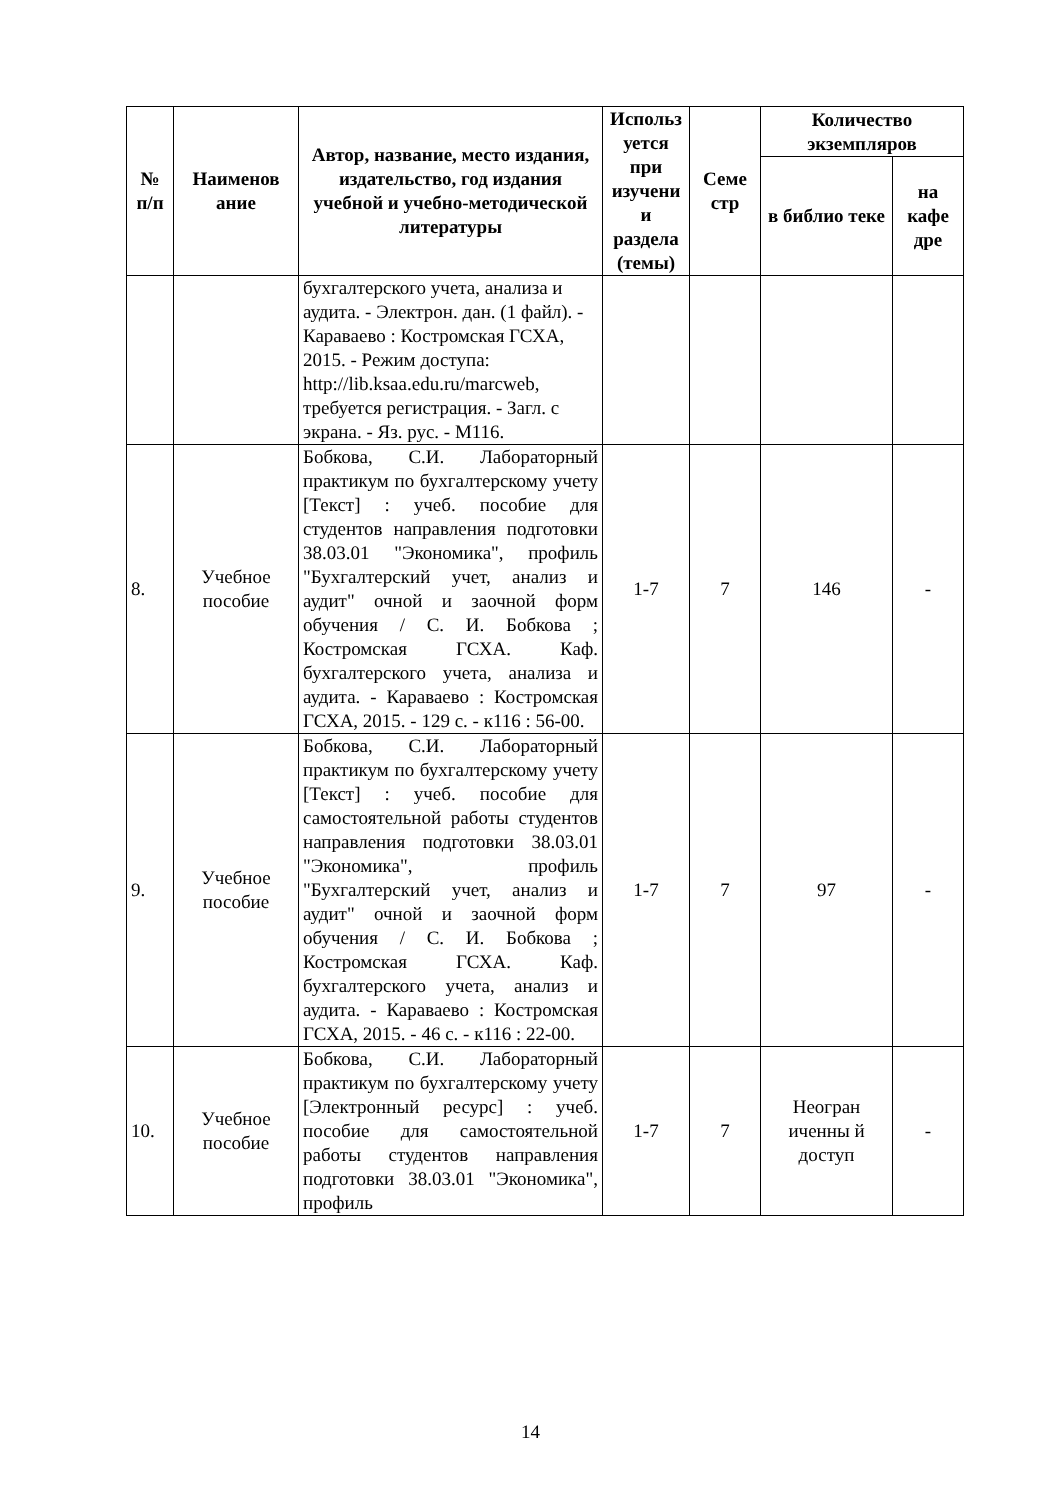| № п/п | Наименов ание | Автор, название, место издания, издательство, год издания учебной и учебно-методической литературы | Использ уется при изучени и раздела (темы) | Семе стр | Количество экземпляров | |
| --- | --- | --- | --- | --- | --- | --- |
| | | | | | в библио теке | на кафе дре |
| | | бухгалтерского учета, анализа и аудита. - Электрон. дан. (1 файл). - Караваево : Костромская ГСХА, 2015. - Режим доступа: http://lib.ksaa.edu.ru/marcweb, требуется регистрация. - Загл. с экрана. - Яз. рус. - М116. | | | | |
| 8. | Учебное пособие | Бобкова, С.И. Лабораторный практикум по бухгалтерскому учету [Текст] : учеб. пособие для студентов направления подготовки 38.03.01 "Экономика", профиль "Бухгалтерский учет, анализ и аудит" очной и заочной форм обучения / С. И. Бобкова ; Костромская ГСХА. Каф. бухгалтерского учета, анализа и аудита. - Караваево : Костромская ГСХА, 2015. - 129 с. - к116 : 56-00. | 1-7 | 7 | 146 | - |
| 9. | Учебное пособие | Бобкова, С.И. Лабораторный практикум по бухгалтерскому учету [Текст] : учеб. пособие для самостоятельной работы студентов направления подготовки 38.03.01 "Экономика", профиль "Бухгалтерский учет, анализ и аудит" очной и заочной форм обучения / С. И. Бобкова ; Костромская ГСХА. Каф. бухгалтерского учета, анализ и аудита. - Караваево : Костромская ГСХА, 2015. - 46 с. - к116 : 22-00. | 1-7 | 7 | 97 | - |
| 10. | Учебное пособие | Бобкова, С.И. Лабораторный практикум по бухгалтерскому учету [Электронный ресурс] : учеб. пособие для самостоятельной работы студентов направления подготовки 38.03.01 "Экономика", профиль | 1-7 | 7 | Неогран иченны й доступ | - |
14